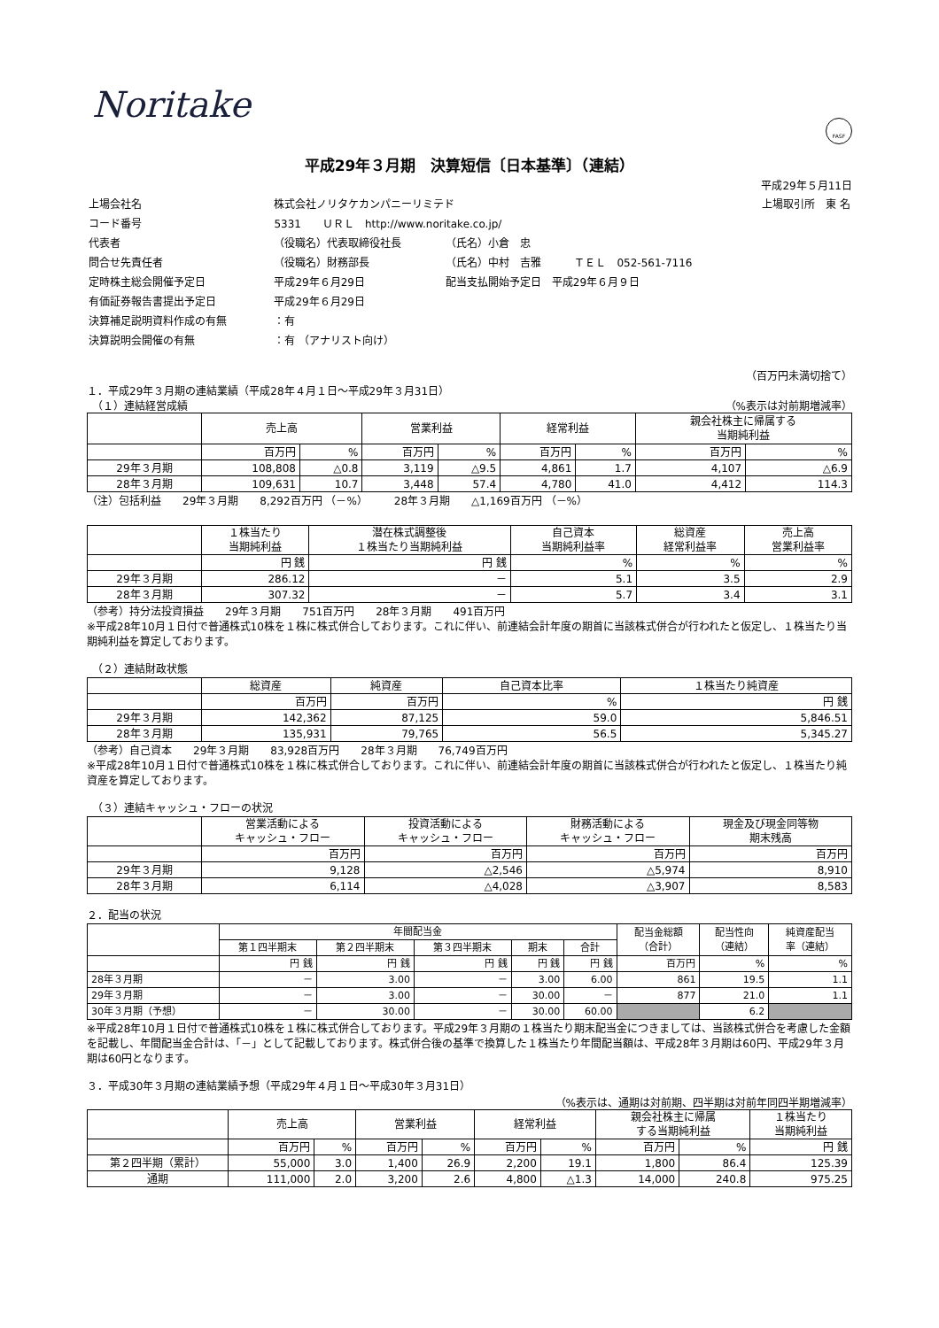FASF
Noritake
平成29年３月期　決算短信〔日本基準〕（連結）
平成29年５月11日
| 上場会社名 | 株式会社ノリタケカンパニーリミテド | | | 上場取引所 東 名 |
| コード番号 | 5331 ＵＲＬ http://www.noritake.co.jp/ | | | |
| 代表者 | （役職名）代表取締役社長 | （氏名）小倉 忠 | | |
| 問合せ先責任者 | （役職名）財務部長 | （氏名）中村 吉雅 | ＴＥＬ 052-561-7116 | |
| 定時株主総会開催予定日 | 平成29年６月29日 | 配当支払開始予定日 平成29年６月９日 | | |
| 有価証券報告書提出予定日 | 平成29年６月29日 | | | |
| 決算補足説明資料作成の有無 | ：有 | | | |
| 決算説明会開催の有無 | ：有 （アナリスト向け） | | | |
（百万円未満切捨て）
１．平成29年３月期の連結業績（平成28年４月１日～平成29年３月31日）
　（１）連結経営成績 （%表示は対前期増減率）
| | 売上高 | | 営業利益 | | 経常利益 | | 親会社株主に帰属する 当期純利益 | |
| --- | --- | --- | --- | --- | --- | --- | --- | --- |
| | 百万円 | % | 百万円 | % | 百万円 | % | 百万円 | % |
| 29年３月期 | 108,808 | △0.8 | 3,119 | △9.5 | 4,861 | 1.7 | 4,107 | △6.9 |
| 28年３月期 | 109,631 | 10.7 | 3,448 | 57.4 | 4,780 | 41.0 | 4,412 | 114.3 |
（注）包括利益　　29年３月期　　8,292百万円 （－%）　　　28年３月期　　△1,169百万円 （－%）
| | １株当たり 当期純利益 | 潜在株式調整後 １株当たり当期純利益 | 自己資本 当期純利益率 | 総資産 経常利益率 | 売上高 営業利益率 |
| --- | --- | --- | --- | --- | --- |
| | 円 銭 | 円 銭 | % | % | % |
| 29年３月期 | 286.12 | － | 5.1 | 3.5 | 2.9 |
| 28年３月期 | 307.32 | － | 5.7 | 3.4 | 3.1 |
（参考）持分法投資損益　　29年３月期　　751百万円　　28年３月期　　491百万円
※平成28年10月１日付で普通株式10株を１株に株式併合しております。これに伴い、前連結会計年度の期首に当該株式併合が行われたと仮定し、１株当たり当期純利益を算定しております。
　（２）連結財政状態
| | 総資産 | 純資産 | 自己資本比率 | １株当たり純資産 |
| --- | --- | --- | --- | --- |
| | 百万円 | 百万円 | % | 円 銭 |
| 29年３月期 | 142,362 | 87,125 | 59.0 | 5,846.51 |
| 28年３月期 | 135,931 | 79,765 | 56.5 | 5,345.27 |
（参考）自己資本　　29年３月期　　83,928百万円　　28年３月期　　76,749百万円
※平成28年10月１日付で普通株式10株を１株に株式併合しております。これに伴い、前連結会計年度の期首に当該株式併合が行われたと仮定し、１株当たり純資産を算定しております。
　（３）連結キャッシュ・フローの状況
| | 営業活動による キャッシュ・フロー | 投資活動による キャッシュ・フロー | 財務活動による キャッシュ・フロー | 現金及び現金同等物 期末残高 |
| --- | --- | --- | --- | --- |
| | 百万円 | 百万円 | 百万円 | 百万円 |
| 29年３月期 | 9,128 | △2,546 | △5,974 | 8,910 |
| 28年３月期 | 6,114 | △4,028 | △3,907 | 8,583 |
２．配当の状況
| | 年間配当金 | | | | | 配当金総額 （合計） | 配当性向 （連結） | 純資産配当 率（連結） |
| --- | --- | --- | --- | --- | --- | --- | --- | --- |
| | 第１四半期末 | 第２四半期末 | 第３四半期末 | 期末 | 合計 | | | |
| | 円 銭 | 円 銭 | 円 銭 | 円 銭 | 円 銭 | 百万円 | % | % |
| 28年３月期 | － | 3.00 | － | 3.00 | 6.00 | 861 | 19.5 | 1.1 |
| 29年３月期 | － | 3.00 | － | 30.00 | － | 877 | 21.0 | 1.1 |
| 30年３月期（予想） | － | 30.00 | － | 30.00 | 60.00 | | 6.2 | |
※平成28年10月１日付で普通株式10株を１株に株式併合しております。平成29年３月期の１株当たり期末配当金につきましては、当該株式併合を考慮した金額を記載し、年間配当金合計は、「－」として記載しております。株式併合後の基準で換算した１株当たり年間配当額は、平成28年３月期は60円、平成29年３月期は60円となります。
３．平成30年３月期の連結業績予想（平成29年４月１日～平成30年３月31日）
（%表示は、通期は対前期、四半期は対前年同四半期増減率）
| | 売上高 | | 営業利益 | | 経常利益 | | 親会社株主に帰属 する当期純利益 | | １株当たり 当期純利益 |
| --- | --- | --- | --- | --- | --- | --- | --- | --- | --- |
| | 百万円 | % | 百万円 | % | 百万円 | % | 百万円 | % | 円 銭 |
| 第２四半期（累計） | 55,000 | 3.0 | 1,400 | 26.9 | 2,200 | 19.1 | 1,800 | 86.4 | 125.39 |
| 通期 | 111,000 | 2.0 | 3,200 | 2.6 | 4,800 | △1.3 | 14,000 | 240.8 | 975.25 |